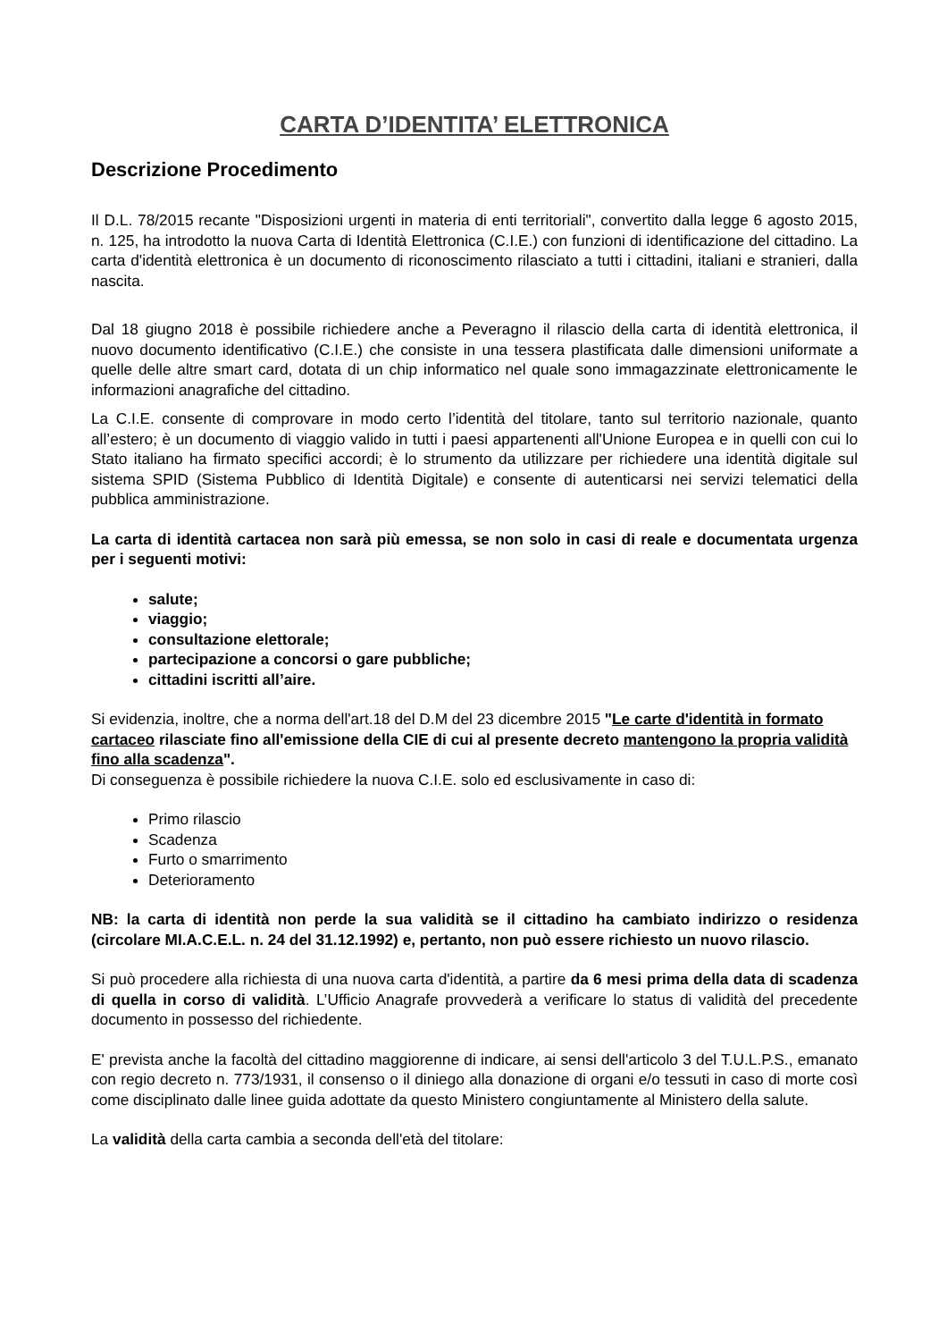CARTA D’IDENTITA’ ELETTRONICA
Descrizione Procedimento
Il D.L. 78/2015 recante "Disposizioni urgenti in materia di enti territoriali", convertito dalla legge 6 agosto 2015, n. 125, ha introdotto la nuova Carta di Identità Elettronica (C.I.E.) con funzioni di identificazione del cittadino. La carta d'identità elettronica è un documento di riconoscimento rilasciato a tutti i cittadini, italiani e stranieri, dalla nascita.
Dal 18 giugno 2018 è possibile richiedere anche a Peveragno il rilascio della carta di identità elettronica, il nuovo documento identificativo (C.I.E.) che consiste in una tessera plastificata dalle dimensioni uniformate a quelle delle altre smart card, dotata di un chip informatico nel quale sono immagazzinate elettronicamente le informazioni anagrafiche del cittadino.
La C.I.E. consente di comprovare in modo certo l’identità del titolare, tanto sul territorio nazionale, quanto all’estero; è un documento di viaggio valido in tutti i paesi appartenenti all'Unione Europea e in quelli con cui lo Stato italiano ha firmato specifici accordi; è lo strumento da utilizzare per richiedere una identità digitale sul sistema SPID (Sistema Pubblico di Identità Digitale) e consente di autenticarsi nei servizi telematici della pubblica amministrazione.
La carta di identità cartacea non sarà più emessa, se non solo in casi di reale e documentata urgenza per i seguenti motivi:
salute;
viaggio;
consultazione elettorale;
partecipazione a concorsi o gare pubbliche;
cittadini iscritti all’aire.
Si evidenzia, inoltre, che a norma dell'art.18 del D.M del 23 dicembre 2015 "Le carte d'identità in formato cartaceo rilasciate fino all'emissione della CIE di cui al presente decreto mantengono la propria validità fino alla scadenza".
Di conseguenza è possibile richiedere la nuova C.I.E. solo ed esclusivamente in caso di:
Primo rilascio
Scadenza
Furto o smarrimento
Deterioramento
NB: la carta di identità non perde la sua validità se il cittadino ha cambiato indirizzo o residenza (circolare MI.A.C.E.L. n. 24 del 31.12.1992) e, pertanto, non può essere richiesto un nuovo rilascio.
Si può procedere alla richiesta di una nuova carta d'identità, a partire da 6 mesi prima della data di scadenza di quella in corso di validità. L’Ufficio Anagrafe provvederà a verificare lo status di validità del precedente documento in possesso del richiedente.
E' prevista anche la facoltà del cittadino maggiorenne di indicare, ai sensi dell'articolo 3 del T.U.L.P.S., emanato con regio decreto n. 773/1931, il consenso o il diniego alla donazione di organi e/o tessuti in caso di morte così come disciplinato dalle linee guida adottate da questo Ministero congiuntamente al Ministero della salute.
La validità della carta cambia a seconda dell'età del titolare: